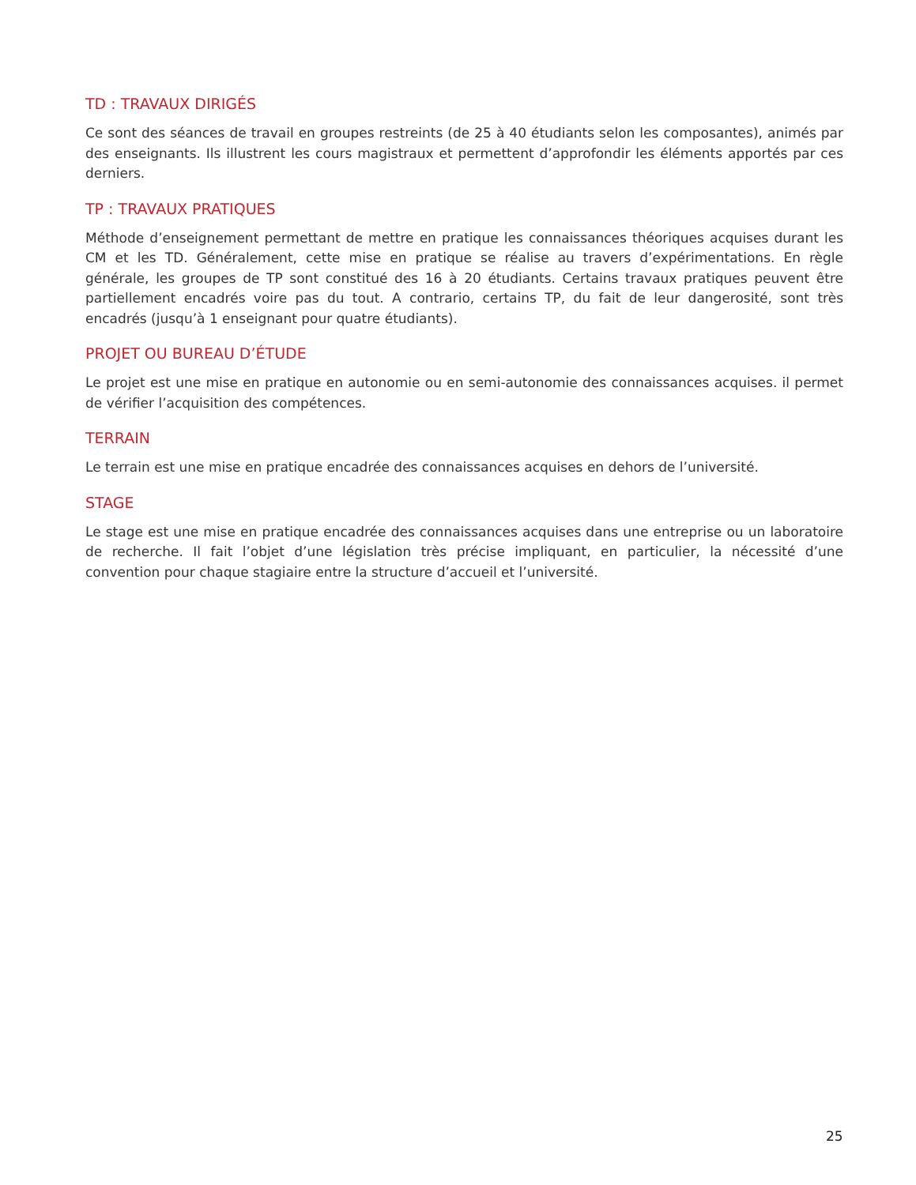TD : TRAVAUX DIRIGÉS
Ce sont des séances de travail en groupes restreints (de 25 à 40 étudiants selon les composantes), animés par des enseignants. Ils illustrent les cours magistraux et permettent d’approfondir les éléments apportés par ces derniers.
TP : TRAVAUX PRATIQUES
Méthode d’enseignement permettant de mettre en pratique les connaissances théoriques acquises durant les CM et les TD. Généralement, cette mise en pratique se réalise au travers d’expérimentations. En règle générale, les groupes de TP sont constitué des 16 à 20 étudiants. Certains travaux pratiques peuvent être partiellement encadrés voire pas du tout. A contrario, certains TP, du fait de leur dangerosité, sont très encadrés (jusqu’à 1 enseignant pour quatre étudiants).
PROJET OU BUREAU D’ÉTUDE
Le projet est une mise en pratique en autonomie ou en semi-autonomie des connaissances acquises. il permet de vérifier l’acquisition des compétences.
TERRAIN
Le terrain est une mise en pratique encadrée des connaissances acquises en dehors de l’université.
STAGE
Le stage est une mise en pratique encadrée des connaissances acquises dans une entreprise ou un laboratoire de recherche. Il fait l’objet d’une législation très précise impliquant, en particulier, la nécessité d’une convention pour chaque stagiaire entre la structure d’accueil et l’université.
25